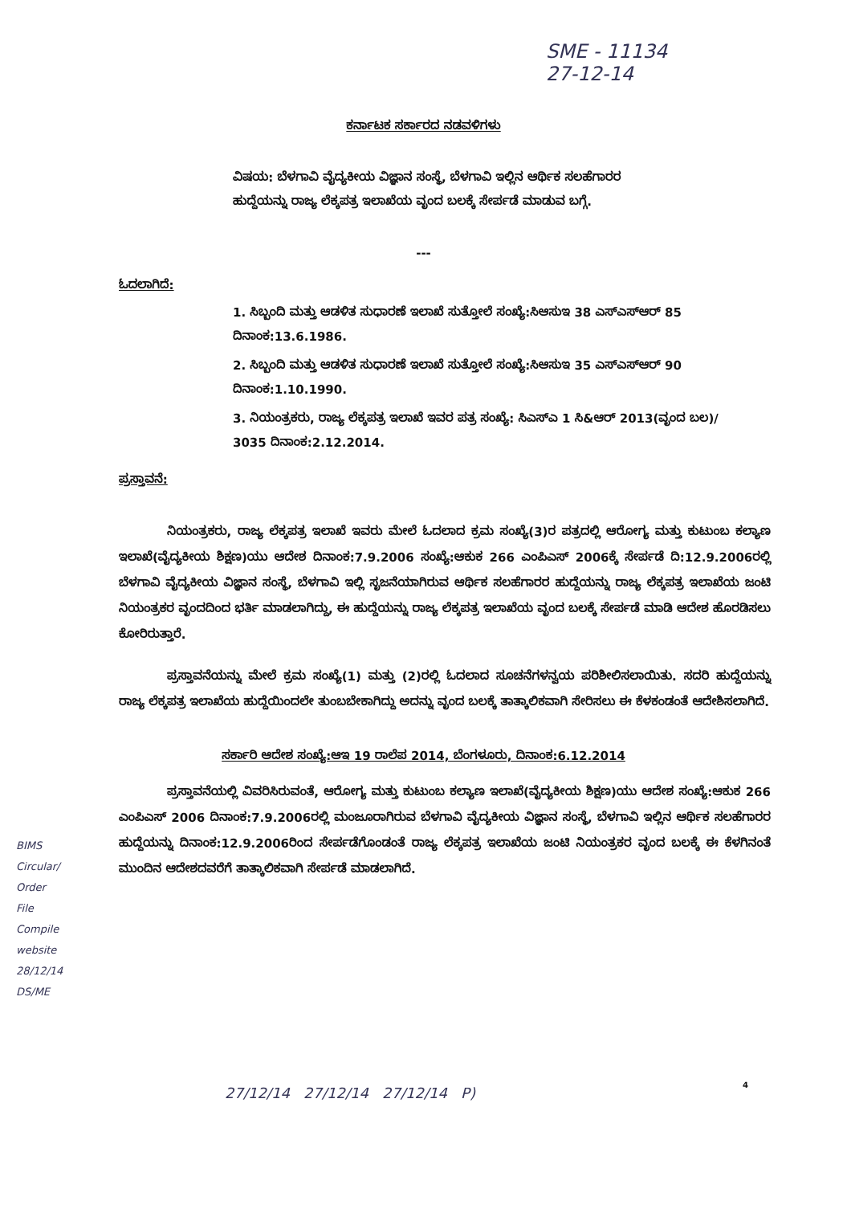SME - 11134
27-12-14
ಕರ್ನಾಟಕ ಸರ್ಕಾರದ ನಡವಳಿಗಳು
ವಿಷಯ: ಬೆಳಗಾವಿ ವೈದ್ಯಕೀಯ ವಿಜ್ಞಾನ ಸಂಸ್ಥೆ, ಬೆಳಗಾವಿ ಇಲ್ಲಿನ ಆರ್ಥಿಕ ಸಲಹೆಗಾರರ ಹುದ್ದೆಯನ್ನು ರಾಜ್ಯ ಲೆಕ್ಕಪತ್ರ ಇಲಾಖೆಯ ವೃಂದ ಬಲಕ್ಕೆ ಸೇರ್ಪಡೆ ಮಾಡುವ ಬಗ್ಗೆ.
---
ಓದಲಾಗಿದೆ:
1. ಸಿಬ್ಬಂದಿ ಮತ್ತು ಆಡಳಿತ ಸುಧಾರಣೆ ಇಲಾಖೆ ಸುತ್ತೋಲೆ ಸಂಖ್ಯೆ:ಸಿಆಸುಇ 38 ಎಸ್‌ಎಸ್‌ಆರ್ 85 ದಿನಾಂಕ:13.6.1986.
2. ಸಿಬ್ಬಂದಿ ಮತ್ತು ಆಡಳಿತ ಸುಧಾರಣೆ ಇಲಾಖೆ ಸುತ್ತೋಲೆ ಸಂಖ್ಯೆ:ಸಿಆಸುಇ 35 ಎಸ್‌ಎಸ್‌ಆರ್ 90 ದಿನಾಂಕ:1.10.1990.
3. ನಿಯಂತ್ರಕರು, ರಾಜ್ಯ ಲೆಕ್ಕಪತ್ರ ಇಲಾಖೆ ಇವರ ಪತ್ರ ಸಂಖ್ಯೆ: ಸಿಎಸ್‌ಎ 1 ಸಿ&ಆರ್ 2013(ವೃಂದ ಬಲ)/ 3035 ದಿನಾಂಕ:2.12.2014.
ಪ್ರಸ್ತಾವನೆ:
ನಿಯಂತ್ರಕರು, ರಾಜ್ಯ ಲೆಕ್ಕಪತ್ರ ಇಲಾಖೆ ಇವರು ಮೇಲೆ ಓದಲಾದ ಕ್ರಮ ಸಂಖ್ಯೆ(3)ರ ಪತ್ರದಲ್ಲಿ ಆರೋಗ್ಯ ಮತ್ತು ಕುಟುಂಬ ಕಲ್ಯಾಣ ಇಲಾಖೆ(ವೈದ್ಯಕೀಯ ಶಿಕ್ಷಣ)ಯು ಆದೇಶ ದಿನಾಂಕ:7.9.2006 ಸಂಖ್ಯೆ:ಆಕುಕ 266 ಎಂಪಿಎಸ್ 2006ಕ್ಕೆ ಸೇರ್ಪಡೆ ದಿ:12.9.2006ರಲ್ಲಿ ಬೆಳಗಾವಿ ವೈದ್ಯಕೀಯ ವಿಜ್ಞಾನ ಸಂಸ್ಥೆ, ಬೆಳಗಾವಿ ಇಲ್ಲಿ ಸೃಜನೆಯಾಗಿರುವ ಆರ್ಥಿಕ ಸಲಹೆಗಾರರ ಹುದ್ದೆಯನ್ನು ರಾಜ್ಯ ಲೆಕ್ಕಪತ್ರ ಇಲಾಖೆಯ ಜಂಟಿ ನಿಯಂತ್ರಕರ ವೃಂದದಿಂದ ಭರ್ತಿ ಮಾಡಲಾಗಿದ್ದು, ಈ ಹುದ್ದೆಯನ್ನು ರಾಜ್ಯ ಲೆಕ್ಕಪತ್ರ ಇಲಾಖೆಯ ವೃಂದ ಬಲಕ್ಕೆ ಸೇರ್ಪಡೆ ಮಾಡಿ ಆದೇಶ ಹೊರಡಿಸಲು ಕೋರಿರುತ್ತಾರೆ.
ಪ್ರಸ್ತಾವನೆಯನ್ನು ಮೇಲೆ ಕ್ರಮ ಸಂಖ್ಯೆ(1) ಮತ್ತು (2)ರಲ್ಲಿ ಓದಲಾದ ಸೂಚನೆಗಳನ್ವಯ ಪರಿಶೀಲಿಸಲಾಯಿತು. ಸದರಿ ಹುದ್ದೆಯನ್ನು ರಾಜ್ಯ ಲೆಕ್ಕಪತ್ರ ಇಲಾಖೆಯ ಹುದ್ದೆಯಿಂದಲೇ ತುಂಬಬೇಕಾಗಿದ್ದು ಅದನ್ನು ವೃಂದ ಬಲಕ್ಕೆ ತಾತ್ಕಾಲಿಕವಾಗಿ ಸೇರಿಸಲು ಈ ಕೆಳಕಂಡಂತೆ ಆದೇಶಿಸಲಾಗಿದೆ.
ಸರ್ಕಾರಿ ಆದೇಶ ಸಂಖ್ಯೆ:ಆಇ 19 ರಾಲೆಪ 2014, ಬೆಂಗಳೂರು, ದಿನಾಂಕ:6.12.2014
ಪ್ರಸ್ತಾವನೆಯಲ್ಲಿ ವಿವರಿಸಿರುವಂತೆ, ಆರೋಗ್ಯ ಮತ್ತು ಕುಟುಂಬ ಕಲ್ಯಾಣ ಇಲಾಖೆ(ವೈದ್ಯಕೀಯ ಶಿಕ್ಷಣ)ಯು ಆದೇಶ ಸಂಖ್ಯೆ:ಆಕುಕ 266 ಎಂಪಿಎಸ್ 2006 ದಿನಾಂಕ:7.9.2006ರಲ್ಲಿ ಮಂಜೂರಾಗಿರುವ ಬೆಳಗಾವಿ ವೈದ್ಯಕೀಯ ವಿಜ್ಞಾನ ಸಂಸ್ಥೆ, ಬೆಳಗಾವಿ ಇಲ್ಲಿನ ಆರ್ಥಿಕ ಸಲಹೆಗಾರರ ಹುದ್ದೆಯನ್ನು ದಿನಾಂಕ:12.9.2006ರಿಂದ ಸೇರ್ಪಡೆಗೊಂಡಂತೆ ರಾಜ್ಯ ಲೆಕ್ಕಪತ್ರ ಇಲಾಖೆಯ ಜಂಟಿ ನಿಯಂತ್ರಕರ ವೃಂದ ಬಲಕ್ಕೆ ಈ ಕೆಳಗಿನಂತೆ ಮುಂದಿನ ಆದೇಶದವರೆಗೆ ತಾತ್ಕಾಲಿಕವಾಗಿ ಸೇರ್ಪಡೆ ಮಾಡಲಾಗಿದೆ.
BIMS
Circular/
Order
File
Compile
website
28/12/14
DS/ME
27/12/14 27/12/14 27/12/14 P)
4